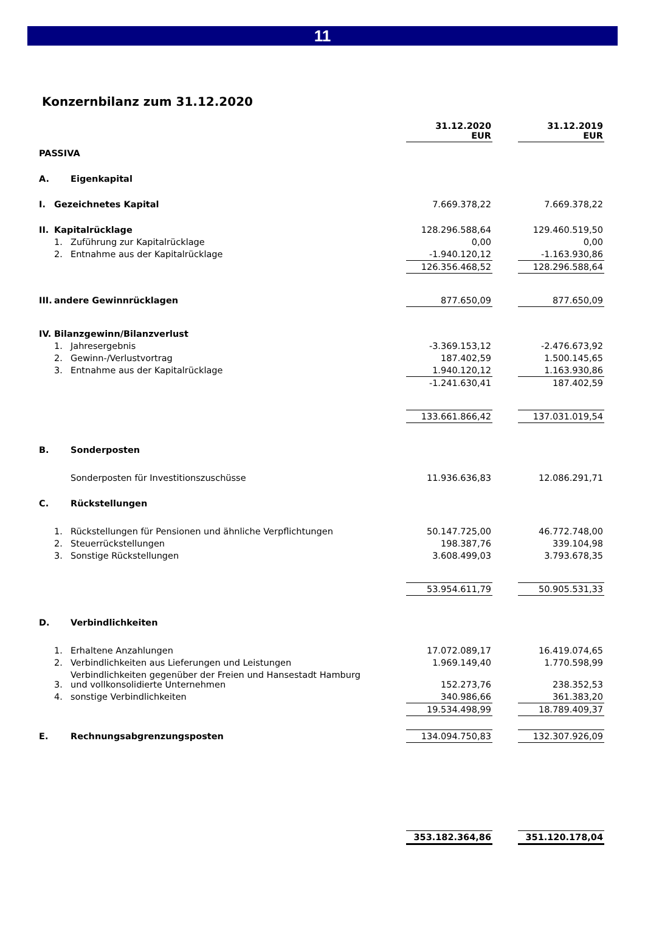11
Konzernbilanz zum 31.12.2020
| | | | 31.12.2020 EUR | | 31.12.2019 EUR |
| --- | --- | --- | --- | --- | --- |
| PASSIVA | | | | | |
| A. | | Eigenkapital | | | |
| I. | Gezeichnetes Kapital | | 7.669.378,22 | | 7.669.378,22 |
| II. | Kapitalrücklage | | 128.296.588,64 | | 129.460.519,50 |
| | 1. | Zuführung zur Kapitalrücklage | 0,00 | | 0,00 |
| | 2. | Entnahme aus der Kapitalrücklage | -1.940.120,12 | | -1.163.930,86 |
| | | | 126.356.468,52 | | 128.296.588,64 |
| III. | andere Gewinnrücklagen | | 877.650,09 | | 877.650,09 |
| IV. | Bilanzgewinn/Bilanzverlust | | | | |
| | 1. | Jahresergebnis | -3.369.153,12 | | -2.476.673,92 |
| | 2. | Gewinn-/Verlustvortrag | 187.402,59 | | 1.500.145,65 |
| | 3. | Entnahme aus der Kapitalrücklage | 1.940.120,12 | | 1.163.930,86 |
| | | | -1.241.630,41 | | 187.402,59 |
| | | | 133.661.866,42 | | 137.031.019,54 |
| B. | | Sonderposten | | | |
| | | Sonderposten für Investitionszuschüsse | 11.936.636,83 | | 12.086.291,71 |
| C. | | Rückstellungen | | | |
| | 1. | Rückstellungen für Pensionen und ähnliche Verpflichtungen | 50.147.725,00 | | 46.772.748,00 |
| | 2. | Steuerrückstellungen | 198.387,76 | | 339.104,98 |
| | 3. | Sonstige Rückstellungen | 3.608.499,03 | | 3.793.678,35 |
| | | | 53.954.611,79 | | 50.905.531,33 |
| D. | | Verbindlichkeiten | | | |
| | 1. | Erhaltene Anzahlungen | 17.072.089,17 | | 16.419.074,65 |
| | 2. | Verbindlichkeiten aus Lieferungen und Leistungen | 1.969.149,40 | | 1.770.598,99 |
| | 3. | Verbindlichkeiten gegenüber der Freien und Hansestadt Hamburg und vollkonsolidierte Unternehmen | 152.273,76 | | 238.352,53 |
| | 4. | sonstige Verbindlichkeiten | 340.986,66 | | 361.383,20 |
| | | | 19.534.498,99 | | 18.789.409,37 |
| E. | | Rechnungsabgrenzungsposten | 134.094.750,83 | | 132.307.926,09 |
| | | | 353.182.364,86 | | 351.120.178,04 |